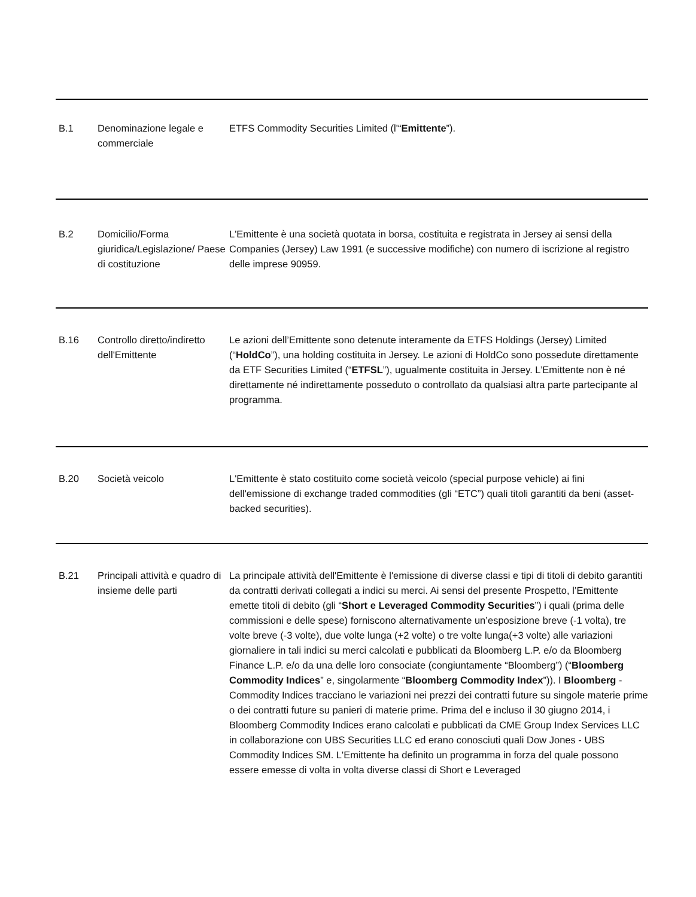| B.1 | Denominazione legale e commerciale | ETFS Commodity Securities Limited (l'“ Emittente ”). |
| B.2 | Domicilio/Forma giuridica/Legislazione/ Paese di costituzione | L'Emittente è una società quotata in borsa, costituita e registrata in Jersey ai sensi della Companies (Jersey) Law 1991 (e successive modifiche) con numero di iscrizione al registro delle imprese 90959. |
| B.16 | Controllo diretto/indiretto dell'Emittente | Le azioni dell’Emittente sono detenute interamente da ETFS Holdings (Jersey) Limited (“ HoldCo ”), una holding costituita in Jersey. Le azioni di HoldCo sono possedute direttamente da ETF Securities Limited (“ ETFSL ”), ugualmente costituita in Jersey. L’Emittente non è né direttamente né indirettamente posseduto o controllato da qualsiasi altra parte partecipante al programma. |
| B.20 | Società veicolo | L'Emittente è stato costituito come società veicolo (special purpose vehicle) ai fini dell'emissione di exchange traded commodities (gli “ETC”) quali titoli garantiti da beni (asset-backed securities). |
| B.21 | Principali attività e quadro di insieme delle parti | La principale attività dell'Emittente è l'emissione di diverse classi e tipi di titoli di debito garantiti da contratti derivati collegati a indici su merci. Ai sensi del presente Prospetto, l’Emittente emette titoli di debito (gli “ Short e Leveraged Commodity Securities ”) i quali (prima delle commissioni e delle spese) forniscono alternativamente un’esposizione breve (-1 volta), tre volte breve (-3 volte), due volte lunga (+2 volte) o tre volte lunga(+3 volte) alle variazioni giornaliere in tali indici su merci calcolati e pubblicati da Bloomberg L.P. e/o da Bloomberg Finance L.P. e/o da una delle loro consociate (congiuntamente “Bloomberg”) (“ Bloomberg Commodity Indices ” e, singolarmente “ Bloomberg Commodity Index ”)). I Bloomberg -Commodity Indices tracciano le variazioni nei prezzi dei contratti future su singole materie prime o dei contratti future su panieri di materie prime. Prima del e incluso il 30 giugno 2014, i Bloomberg Commodity Indices erano calcolati e pubblicati da CME Group Index Services LLC in collaborazione con UBS Securities LLC ed erano conosciuti quali Dow Jones - UBS Commodity Indices SM. L'Emittente ha definito un programma in forza del quale possono essere emesse di volta in volta diverse classi di Short e Leveraged |